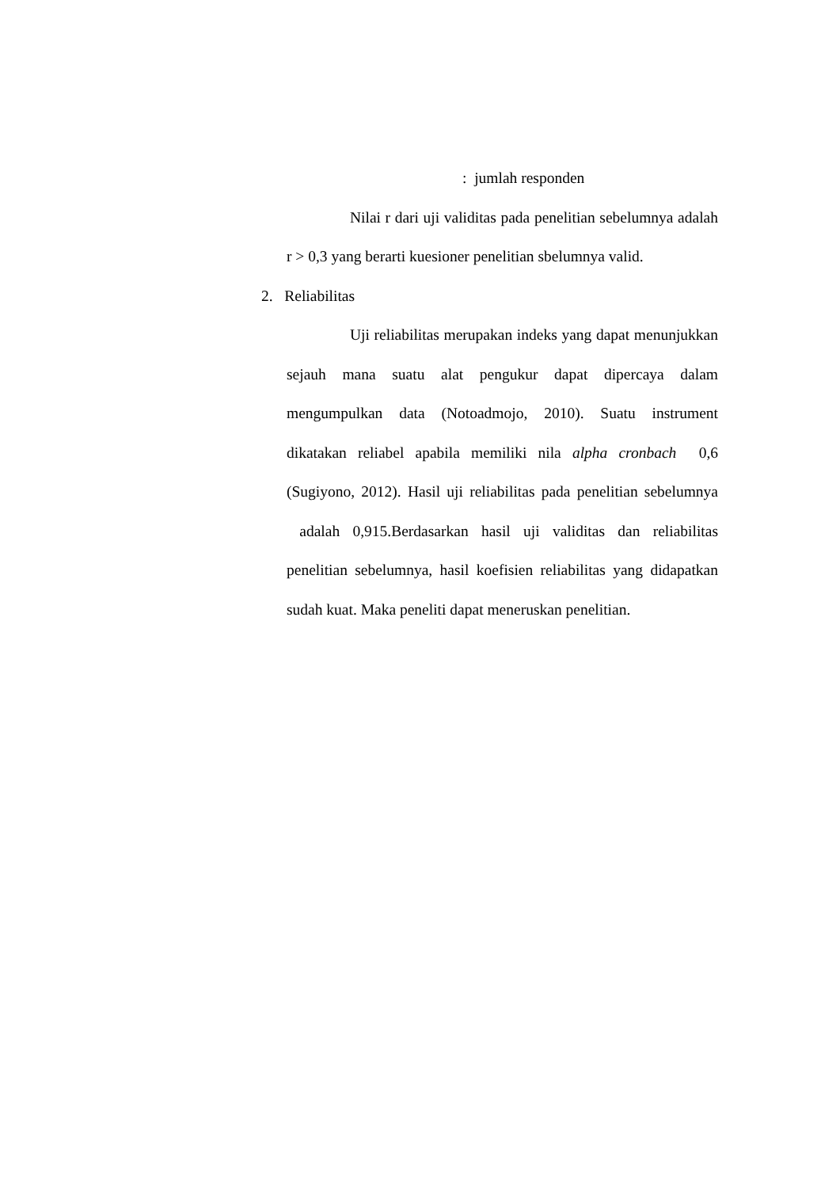: jumlah responden
Nilai r dari uji validitas pada penelitian sebelumnya adalah r > 0,3 yang berarti kuesioner penelitian sbelumnya valid.
2. Reliabilitas
Uji reliabilitas merupakan indeks yang dapat menunjukkan sejauh mana suatu alat pengukur dapat dipercaya dalam mengumpulkan data (Notoadmojo, 2010). Suatu instrument dikatakan reliabel apabila memiliki nila alpha cronbach 0,6 (Sugiyono, 2012). Hasil uji reliabilitas pada penelitian sebelumnya adalah 0,915.Berdasarkan hasil uji validitas dan reliabilitas penelitian sebelumnya, hasil koefisien reliabilitas yang didapatkan sudah kuat. Maka peneliti dapat meneruskan penelitian.